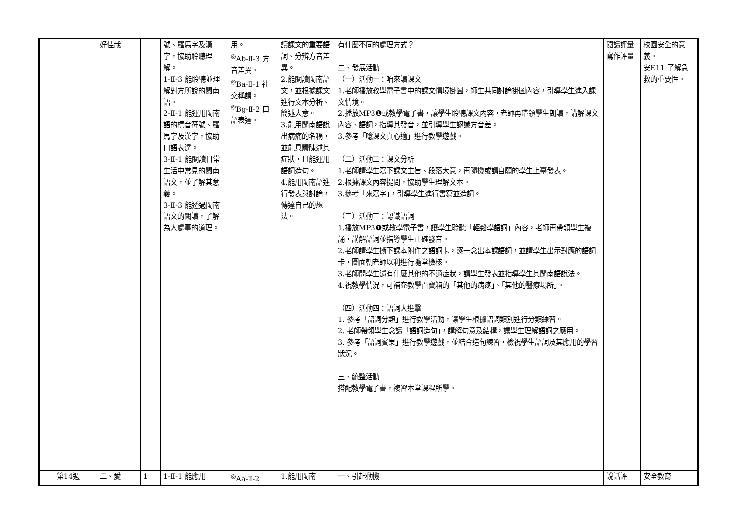| | 好佳哉 | | 號、羅馬字及漢字，協助聆聽理解。 1-Ⅱ-3 能聆聽並理解對方所說的閩南語。 2-Ⅱ-1 能運用閩南語的標音符號、羅馬字及漢字，協助口語表達。 3-Ⅱ-1 能閱讀日常生活中常見的閩南語文，並了解其意義。 3-Ⅱ-3 能透過閩南語文的閱讀，了解為人處事的道理。 | 用。 <sup>◎</sup>Ab-Ⅱ-3 方音差異。 <sup>◎</sup>Ba-Ⅱ-1 社交稱謂。 <sup>◎</sup>Bg-Ⅱ-2 口語表達。 | 讀課文的重要語詞、分辨方音差異。 2.能閱讀閩南語文，並根據課文進行文本分析、簡述大意。 3.能用閩南語說出病痛的名稱，並能具體陳述其症狀，且能運用語詞造句。 4.能用閩南語進行發表與討論，傳達自己的想法。 | 有什麼不同的處理方式？ 二、發展活動 （一）活動一：咱來讀課文 1.老師播放教學電子書中的課文情境掛圖，師生共同討論掛圖內容，引導學生進入課文情境。 2.播放MP3❶或教學電子書，讓學生聆聽課文內容，老師再帶領學生朗讀，講解課文內容、語詞，指導其發音，並引導學生認識方音差。 3.參考「唸課文真心適」進行教學遊戲。 （二）活動二：課文分析 1.老師請學生寫下課文主旨、段落大意，再隨機或請自願的學生上臺發表。 2.根據課文內容提問，協助學生理解文本。 3.參考「來寫字」，引導學生進行書寫並造詞。 （三）活動三：認識語詞 1.播放MP3❶或教學電子書，讓學生聆聽「輕鬆學語詞」內容，老師再帶領學生複誦，講解語詞並指導學生正確發音。 2.老師請學生撕下課本附件之語詞卡，逐一念出本課語詞，並請學生出示對應的語詞卡，圖面朝老師以利進行隨堂檢核。 3.老師問學生還有什麼其他的不適症狀，請學生發表並指導學生其閩南語說法。 4.視教學情況，可補充教學百寶箱的「其他的病疼」、「其他的醫療場所」。 （四）活動四：語詞大進擊 1. 參考「語詞分類」進行教學活動，讓學生根據語詞類別進行分類練習。 2. 老師帶領學生念讀「語詞造句」，講解句意及結構，讓學生理解語詞之應用。 3. 參考「語詞賓果」進行教學遊戲，並結合造句練習，檢視學生語詞及其應用的學習狀況。 三、統整活動 搭配教學電子書，複習本堂課程所學。 | 閱讀評量 寫作評量 | 校園安全的意義。 安E11 了解急救的重要性。 |
| 第14週 | 二、愛 | 1 | 1-Ⅱ-1 能應用 | <sup>◎</sup>Aa-Ⅱ-2 | 1.能用閩南 | 一、引起動機 | 說話評 | 安全教育 |